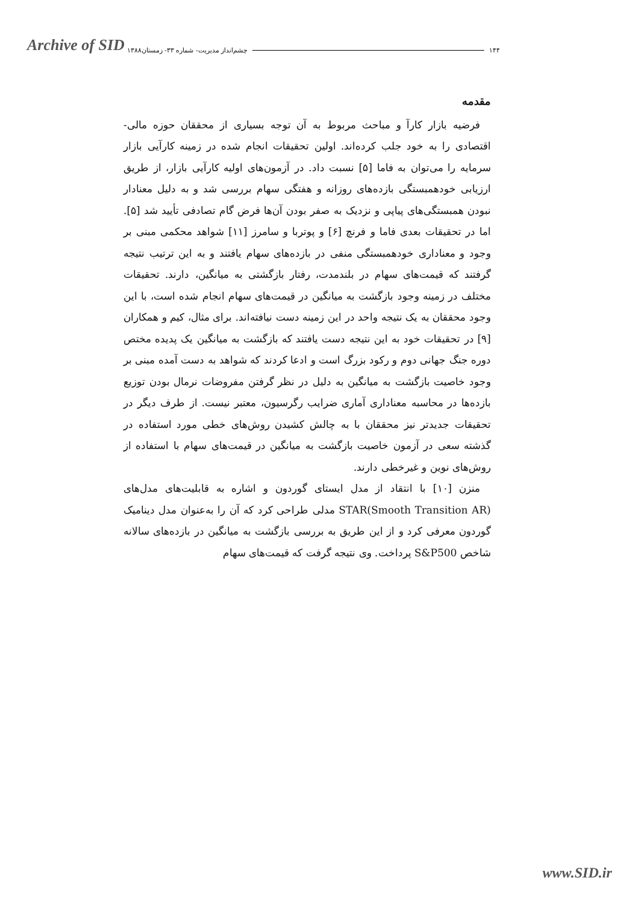Archive of SID
۱۴۴ چشم‌انداز مدیریت- شماره ۳۳- زمستان۱۳۸۸
مقدمه
فرضیه بازار کارآ و مباحث مربوط به آن توجه بسیاری از محققان حوزه مالی- اقتصادی را به خود جلب کرده‌اند. اولین تحقیقات انجام شده در زمینه کارآیی بازار سرمایه را می‌توان به فاما [۵] نسبت داد. در آزمون‌های اولیه کارآیی بازار، از طریق ارزیابی خودهمبستگی بازده‌های روزانه و هفتگی سهام بررسی شد و به دلیل معنادار نبودن همبستگی‌های پیاپی و نزدیک به صفر بودن آن‌ها فرض گام تصادفی تأیید شد [۵]. اما در تحقیقات بعدی فاما و فرنچ [۶] و پوتربا و سامرز [۱۱] شواهد محکمی مبنی بر وجود و معناداری خودهمبستگی منفی در بازده‌های سهام یافتند و به این ترتیب نتیجه گرفتند که قیمت‌های سهام در بلندمدت، رفتار بازگشتی به میانگین، دارند. تحقیقات مختلف در زمینه وجود بازگشت به میانگین در قیمت‌های سهام انجام شده است، با این وجود محققان به یک نتیجه واحد در این زمینه دست نیافته‌اند. برای مثال، کیم و همکاران [۹] در تحقیقات خود به این نتیجه دست یافتند که بازگشت به میانگین یک پدیده مختص دوره جنگ جهانی دوم و رکود بزرگ است و ادعا کردند که شواهد به دست آمده مبنی بر وجود خاصیت بازگشت به میانگین به دلیل در نظر گرفتن مفروضات نرمال بودن توزیع بازده‌ها در محاسبه معناداری آماری ضرایب رگرسیون، معتبر نیست. از طرف دیگر در تحقیقات جدیدتر نیز محققان با به چالش کشیدن روش‌های خطی مورد استفاده در گذشته سعی در آزمون خاصیت بازگشت به میانگین در قیمت‌های سهام با استفاده از روش‌های نوین و غیرخطی دارند.
منزن [۱۰] با انتقاد از مدل ایستای گوردون و اشاره به قابلیت‌های مدل‌های STAR(Smooth Transition AR) مدلی طراحی کرد که آن را به‌عنوان مدل دینامیک گوردون معرفی کرد و از این طریق به بررسی بازگشت به میانگین در بازده‌های سالانه شاخص S&P500 پرداخت. وی نتیجه گرفت که قیمت‌های سهام
www.SID.ir